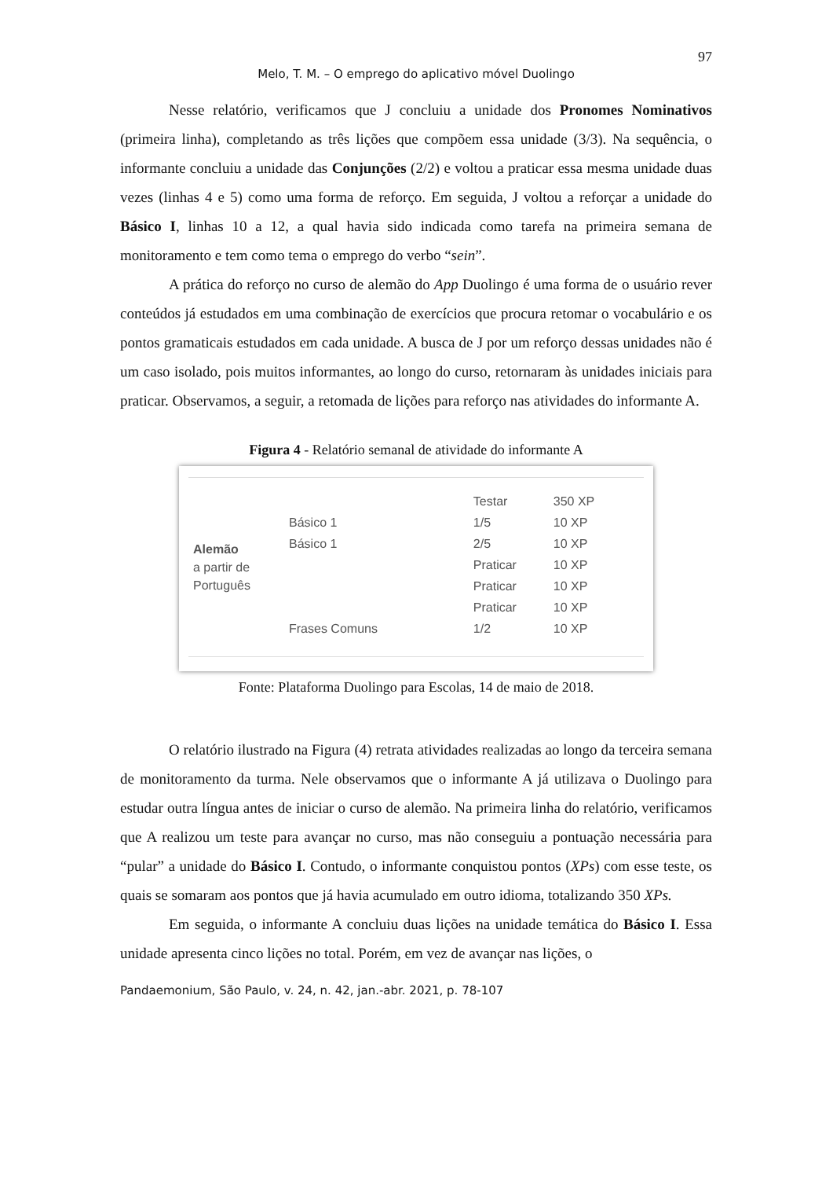97
Melo, T. M. – O emprego do aplicativo móvel Duolingo
Nesse relatório, verificamos que J concluiu a unidade dos Pronomes Nominativos (primeira linha), completando as três lições que compõem essa unidade (3/3). Na sequência, o informante concluiu a unidade das Conjunções (2/2) e voltou a praticar essa mesma unidade duas vezes (linhas 4 e 5) como uma forma de reforço. Em seguida, J voltou a reforçar a unidade do Básico I, linhas 10 a 12, a qual havia sido indicada como tarefa na primeira semana de monitoramento e tem como tema o emprego do verbo “sein”.
A prática do reforço no curso de alemão do App Duolingo é uma forma de o usuário rever conteúdos já estudados em uma combinação de exercícios que procura retomar o vocabulário e os pontos gramaticais estudados em cada unidade. A busca de J por um reforço dessas unidades não é um caso isolado, pois muitos informantes, ao longo do curso, retornaram às unidades iniciais para praticar. Observamos, a seguir, a retomada de lições para reforço nas atividades do informante A.
Figura 4 - Relatório semanal de atividade do informante A
| Alemão a partir de Português | | Testar | 350 XP |
| | Básico 1 | 1/5 | 10 XP |
| | Básico 1 | 2/5 | 10 XP |
| | | Praticar | 10 XP |
| | | Praticar | 10 XP |
| | | Praticar | 10 XP |
| | Frases Comuns | 1/2 | 10 XP |
Fonte: Plataforma Duolingo para Escolas, 14 de maio de 2018.
O relatório ilustrado na Figura (4) retrata atividades realizadas ao longo da terceira semana de monitoramento da turma. Nele observamos que o informante A já utilizava o Duolingo para estudar outra língua antes de iniciar o curso de alemão. Na primeira linha do relatório, verificamos que A realizou um teste para avançar no curso, mas não conseguiu a pontuação necessária para “pular” a unidade do Básico I. Contudo, o informante conquistou pontos (XPs) com esse teste, os quais se somaram aos pontos que já havia acumulado em outro idioma, totalizando 350 XPs.
Em seguida, o informante A concluiu duas lições na unidade temática do Básico I. Essa unidade apresenta cinco lições no total. Porém, em vez de avançar nas lições, o
Pandaemonium, São Paulo, v. 24, n. 42, jan.-abr. 2021, p. 78-107